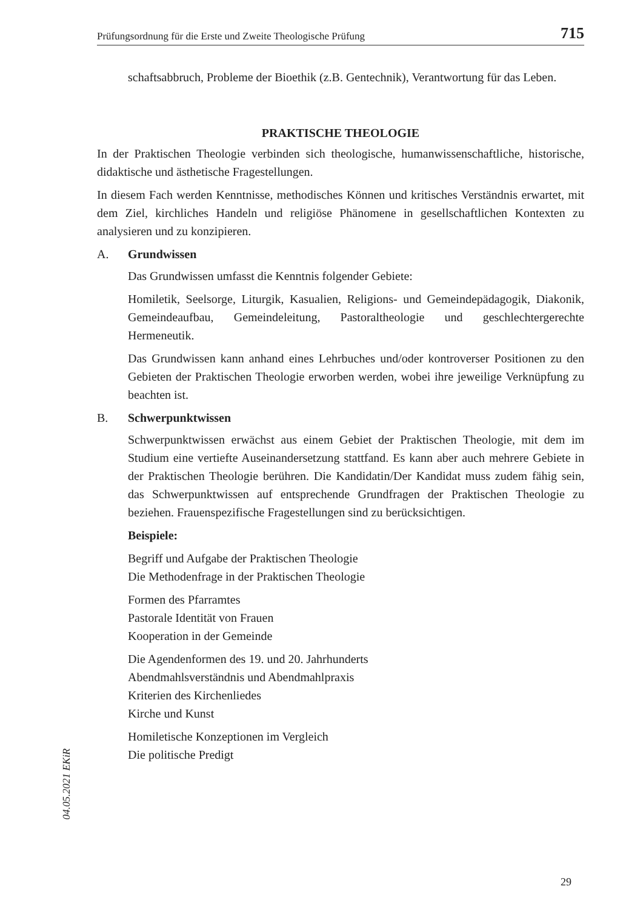Prüfungsordnung für die Erste und Zweite Theologische Prüfung 715
schaftsabbruch, Probleme der Bioethik (z.B. Gentechnik), Verantwortung für das Leben.
PRAKTISCHE THEOLOGIE
In der Praktischen Theologie verbinden sich theologische, humanwissenschaftliche, historische, didaktische und ästhetische Fragestellungen.
In diesem Fach werden Kenntnisse, methodisches Können und kritisches Verständnis erwartet, mit dem Ziel, kirchliches Handeln und religiöse Phänomene in gesellschaftlichen Kontexten zu analysieren und zu konzipieren.
A. Grundwissen
Das Grundwissen umfasst die Kenntnis folgender Gebiete:
Homiletik, Seelsorge, Liturgik, Kasualien, Religions- und Gemeindepädagogik, Diakonik, Gemeindeaufbau, Gemeindeleitung, Pastoraltheologie und geschlechtergerechte Hermeneutik.
Das Grundwissen kann anhand eines Lehrbuches und/oder kontroverser Positionen zu den Gebieten der Praktischen Theologie erworben werden, wobei ihre jeweilige Verknüpfung zu beachten ist.
B. Schwerpunktwissen
Schwerpunktwissen erwächst aus einem Gebiet der Praktischen Theologie, mit dem im Studium eine vertiefte Auseinandersetzung stattfand. Es kann aber auch mehrere Gebiete in der Praktischen Theologie berühren. Die Kandidatin/Der Kandidat muss zudem fähig sein, das Schwerpunktwissen auf entsprechende Grundfragen der Praktischen Theologie zu beziehen. Frauenspezifische Fragestellungen sind zu berücksichtigen.
Beispiele:
Begriff und Aufgabe der Praktischen Theologie
Die Methodenfrage in der Praktischen Theologie
Formen des Pfarramtes
Pastorale Identität von Frauen
Kooperation in der Gemeinde
Die Agendenformen des 19. und 20. Jahrhunderts
Abendmahlsverständnis und Abendmahlpraxis
Kriterien des Kirchenliedes
Kirche und Kunst
Homiletische Konzeptionen im Vergleich
Die politische Predigt
04.05.2021 EKiR
29